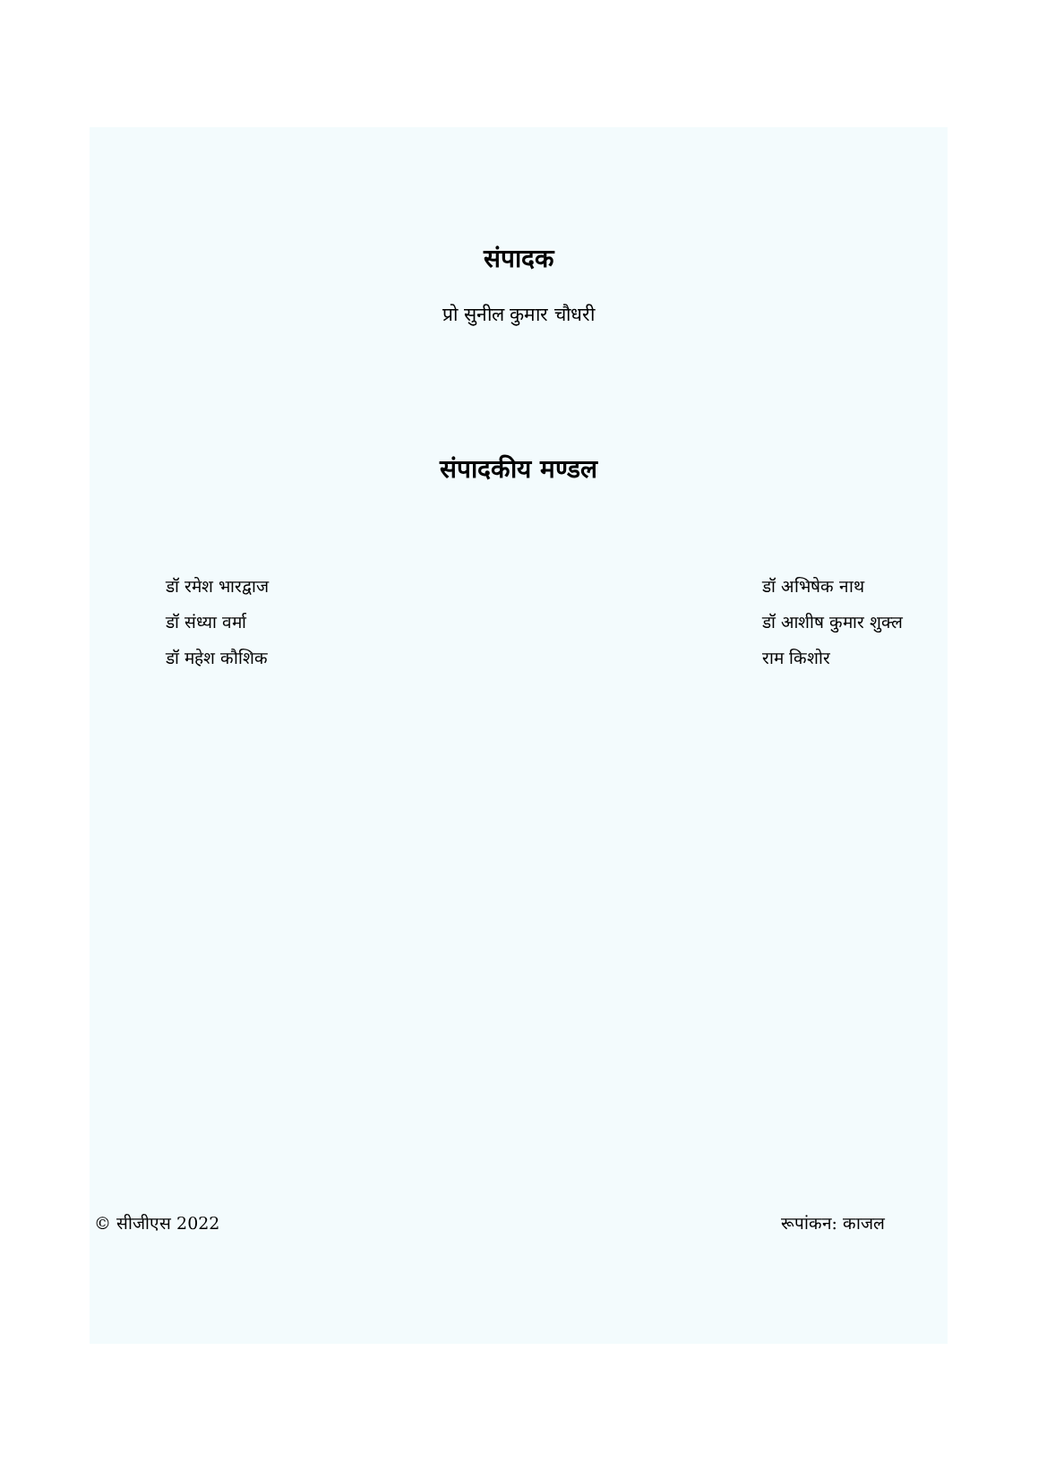संपादक
प्रो सुनील कुमार चौधरी
संपादकीय मण्डल
डॉ रमेश भारद्वाज
डॉ संध्या वर्मा
डॉ महेश कौशिक
डॉ अभिषेक नाथ
डॉ आशीष कुमार शुक्ल
राम किशोर
© सीजीएस 2022 रूपांकन: काजल